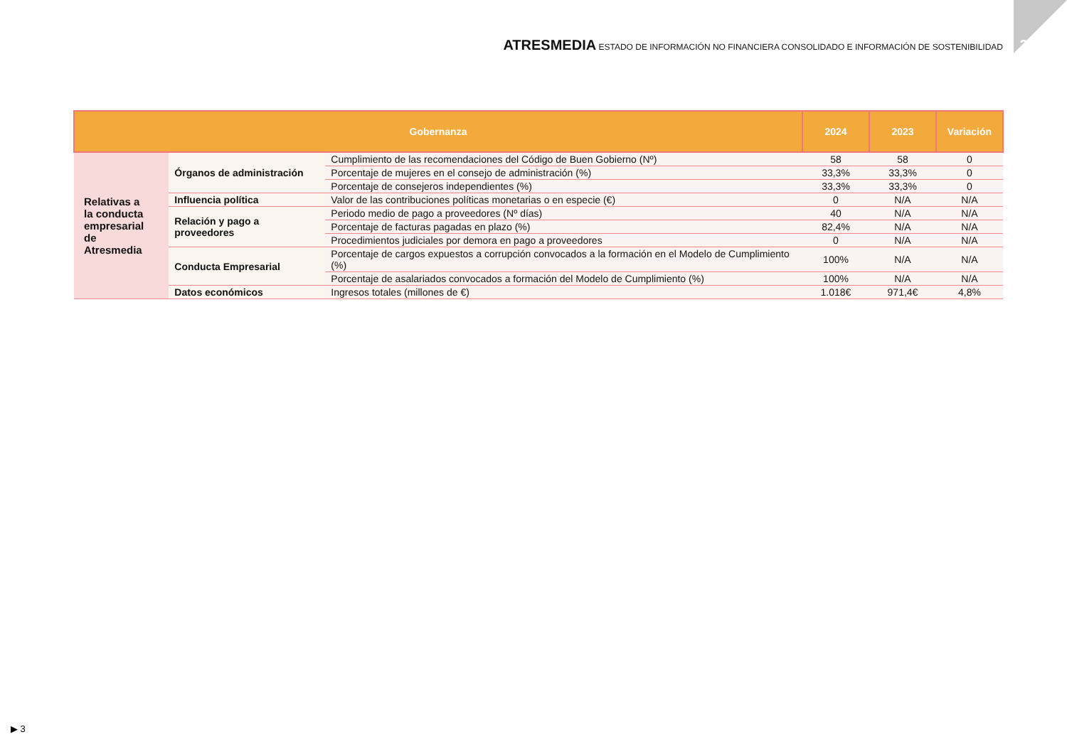ATRESMEDIA ESTADO DE INFORMACIÓN NO FINANCIERA CONSOLIDADO E INFORMACIÓN DE SOSTENIBILIDAD
2024
| Gobernanza | | | 2024 | 2023 | Variación |
| --- | --- | --- | --- | --- | --- |
| Relativas a la conducta empresarial de Atresmedia | Órganos de administración | Cumplimiento de las recomendaciones del Código de Buen Gobierno (Nº) | 58 | 58 | 0 |
| | | Porcentaje de mujeres en el consejo de administración (%) | 33,3% | 33,3% | 0 |
| | | Porcentaje de consejeros independientes (%) | 33,3% | 33,3% | 0 |
| | Influencia política | Valor de las contribuciones políticas monetarias o en especie (€) | 0 | N/A | N/A |
| | Relación y pago a proveedores | Periodo medio de pago a proveedores (Nº días) | 40 | N/A | N/A |
| | | Porcentaje de facturas pagadas en plazo (%) | 82,4% | N/A | N/A |
| | | Procedimientos judiciales por demora en pago a proveedores | 0 | N/A | N/A |
| | Conducta Empresarial | Porcentaje de cargos expuestos a corrupción convocados a la formación en el Modelo de Cumplimiento (%) | 100% | N/A | N/A |
| | | Porcentaje de asalariados convocados a formación del Modelo de Cumplimiento (%) | 100% | N/A | N/A |
| | Datos económicos | Ingresos totales (millones de €) | 1.018€ | 971,4€ | 4,8% |
▶ 3